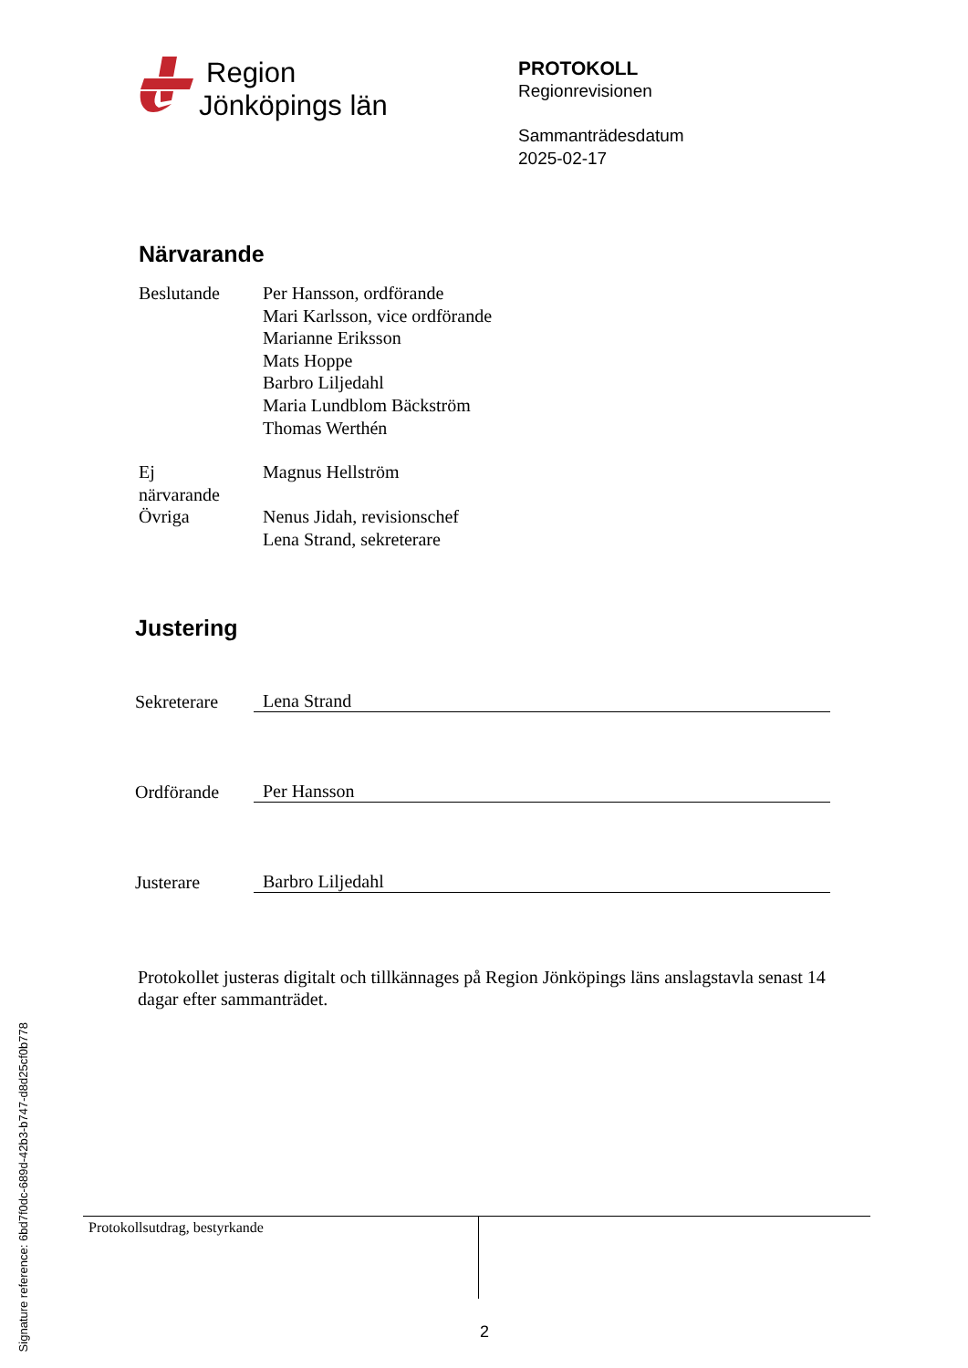Signature reference: 6bd7f0dc-689d-42b3-b747-d8d25cf0b778
Region
Jönköpings län
PROTOKOLL
Regionrevisionen
Sammanträdesdatum
2025-02-17
Närvarande
| Beslutande | Per Hansson, ordförande Mari Karlsson, vice ordförande Marianne Eriksson Mats Hoppe Barbro Liljedahl Maria Lundblom Bäckström Thomas Werthén |
| Ej närvarande | Magnus Hellström |
| Övriga | Nenus Jidah, revisionschef Lena Strand, sekreterare |
Justering
Sekreterare
Lena Strand
Ordförande
Per Hansson
Justerare
Barbro Liljedahl
Protokollet justeras digitalt och tillkännages på Region Jönköpings läns anslagstavla senast 14 dagar efter sammanträdet.
Protokollsutdrag, bestyrkande
2